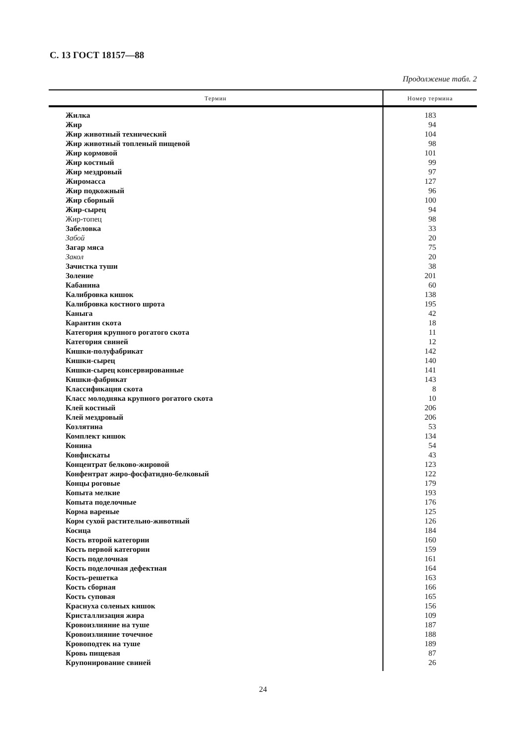С. 13 ГОСТ 18157—88
Продолжение табл. 2
| Термин | Номер термина |
| --- | --- |
| Жилка | 183 |
| Жир | 94 |
| Жир животный технический | 104 |
| Жир животный топленый пищевой | 98 |
| Жир кормовой | 101 |
| Жир костный | 99 |
| Жир мездровый | 97 |
| Жиромасса | 127 |
| Жир подкожный | 96 |
| Жир сборный | 100 |
| Жир-сырец | 94 |
| Жир-топец | 98 |
| Забеловка | 33 |
| Забой | 20 |
| Загар мяса | 75 |
| Закол | 20 |
| Зачистка туши | 38 |
| Золение | 201 |
| Кабанина | 60 |
| Калибровка кишок | 138 |
| Калибровка костного шрота | 195 |
| Каныга | 42 |
| Карантин скота | 18 |
| Категория крупного рогатого скота | 11 |
| Категория свиней | 12 |
| Кишки-полуфабрикат | 142 |
| Кишки-сырец | 140 |
| Кишки-сырец консервированные | 141 |
| Кишки-фабрикат | 143 |
| Классификация скота | 8 |
| Класс молодняка крупного рогатого скота | 10 |
| Клей костный | 206 |
| Клей мездровый | 206 |
| Козлятина | 53 |
| Комплект кишок | 134 |
| Конина | 54 |
| Конфискаты | 43 |
| Концентрат белково-жировой | 123 |
| Конфентрат жиро-фосфатидно-белковый | 122 |
| Концы роговые | 179 |
| Копыта мелкие | 193 |
| Копыта поделочные | 176 |
| Корма вареные | 125 |
| Корм сухой растительно-животный | 126 |
| Косица | 184 |
| Кость второй категории | 160 |
| Кость первой категории | 159 |
| Кость поделочная | 161 |
| Кость поделочная дефектная | 164 |
| Кость-решетка | 163 |
| Кость сборная | 166 |
| Кость суповая | 165 |
| Краснуха соленых кишок | 156 |
| Кристаллизация жира | 109 |
| Кровоизлияние на туше | 187 |
| Кровоизлияние точечное | 188 |
| Кровоподтек на туше | 189 |
| Кровь пищевая | 87 |
| Крупонирование свиней | 26 |
24